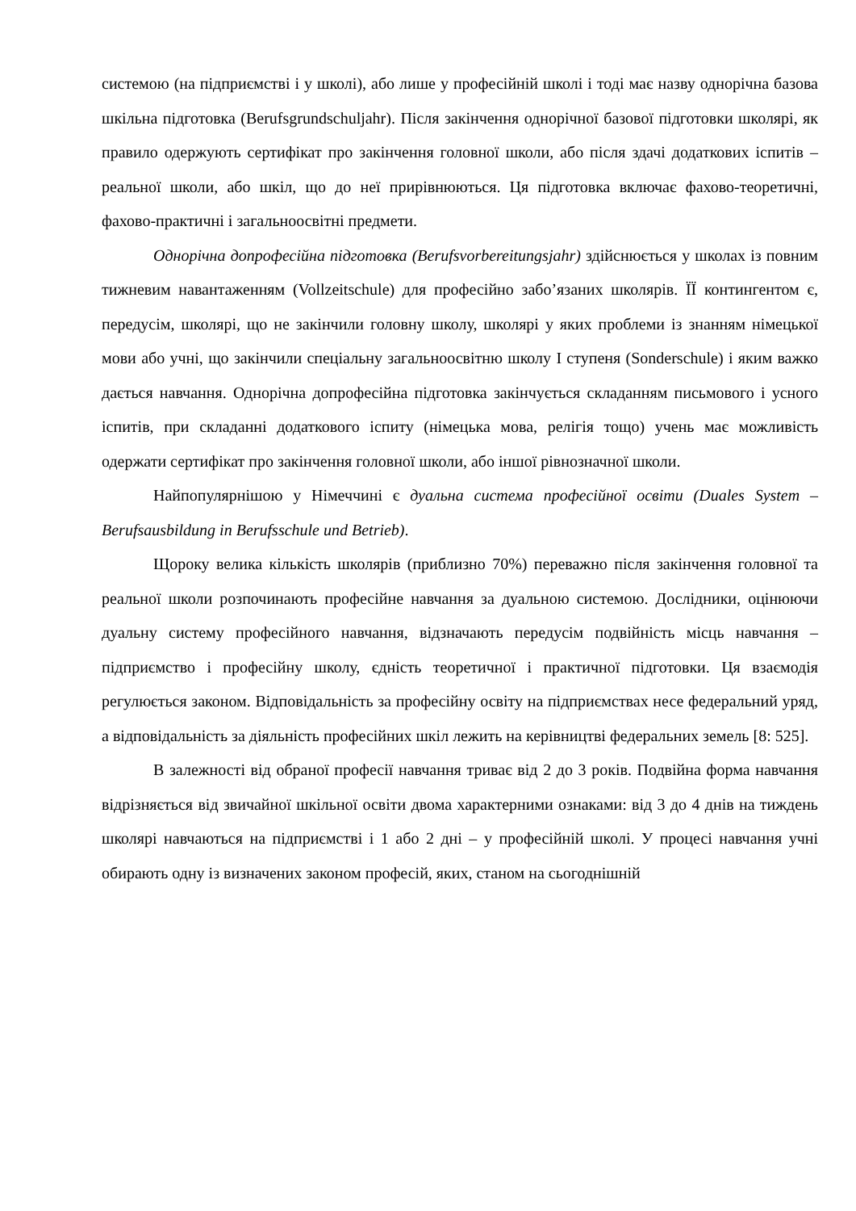системою (на підприємстві і у школі), або лише у професійній школі і тоді має назву однорічна базова шкільна підготовка (Berufsgrundschuljahr). Після закінчення однорічної базової підготовки школярі, як правило одержують сертифікат про закінчення головної школи, або після здачі додаткових іспитів – реальної школи, або шкіл, що до неї прирівнюються. Ця підготовка включає фахово-теоретичні, фахово-практичні і загальноосвітні предмети.
Однорічна допрофесійна підготовка (Berufsvorbereitungsjahr) здійснюється у школах із повним тижневим навантаженням (Vollzeitschule) для професійно забо’язаних школярів. ЇЇ контингентом є, передусім, школярі, що не закінчили головну школу, школярі у яких проблеми із знанням німецької мови або учні, що закінчили спеціальну загальноосвітню школу І ступеня (Sonderschule) і яким важко дається навчання. Однорічна допрофесійна підготовка закінчується складанням письмового і усного іспитів, при складанні додаткового іспиту (німецька мова, релігія тощо) учень має можливість одержати сертифікат про закінчення головної школи, або іншої рівнозначної школи.
Найпопулярнішою у Німеччині є дуальна система професійної освіти (Duales System – Berufsausbildung in Berufsschule und Betrieb).
Щороку велика кількість школярів (приблизно 70%) переважно після закінчення головної та реальної школи розпочинають професійне навчання за дуальною системою. Дослідники, оцінюючи дуальну систему професійного навчання, відзначають передусім подвійність місць навчання – підприємство і професійну школу, єдність теоретичної і практичної підготовки. Ця взаємодія регулюється законом. Відповідальність за професійну освіту на підприємствах несе федеральний уряд, а відповідальність за діяльність професійних шкіл лежить на керівництві федеральних земель [8: 525].
В залежності від обраної професії навчання триває від 2 до 3 років. Подвійна форма навчання відрізняється від звичайної шкільної освіти двома характерними ознаками: від 3 до 4 днів на тиждень школярі навчаються на підприємстві і 1 або 2 дні – у професійній школі. У процесі навчання учні обирають одну із визначених законом професій, яких, станом на сьогоднішній